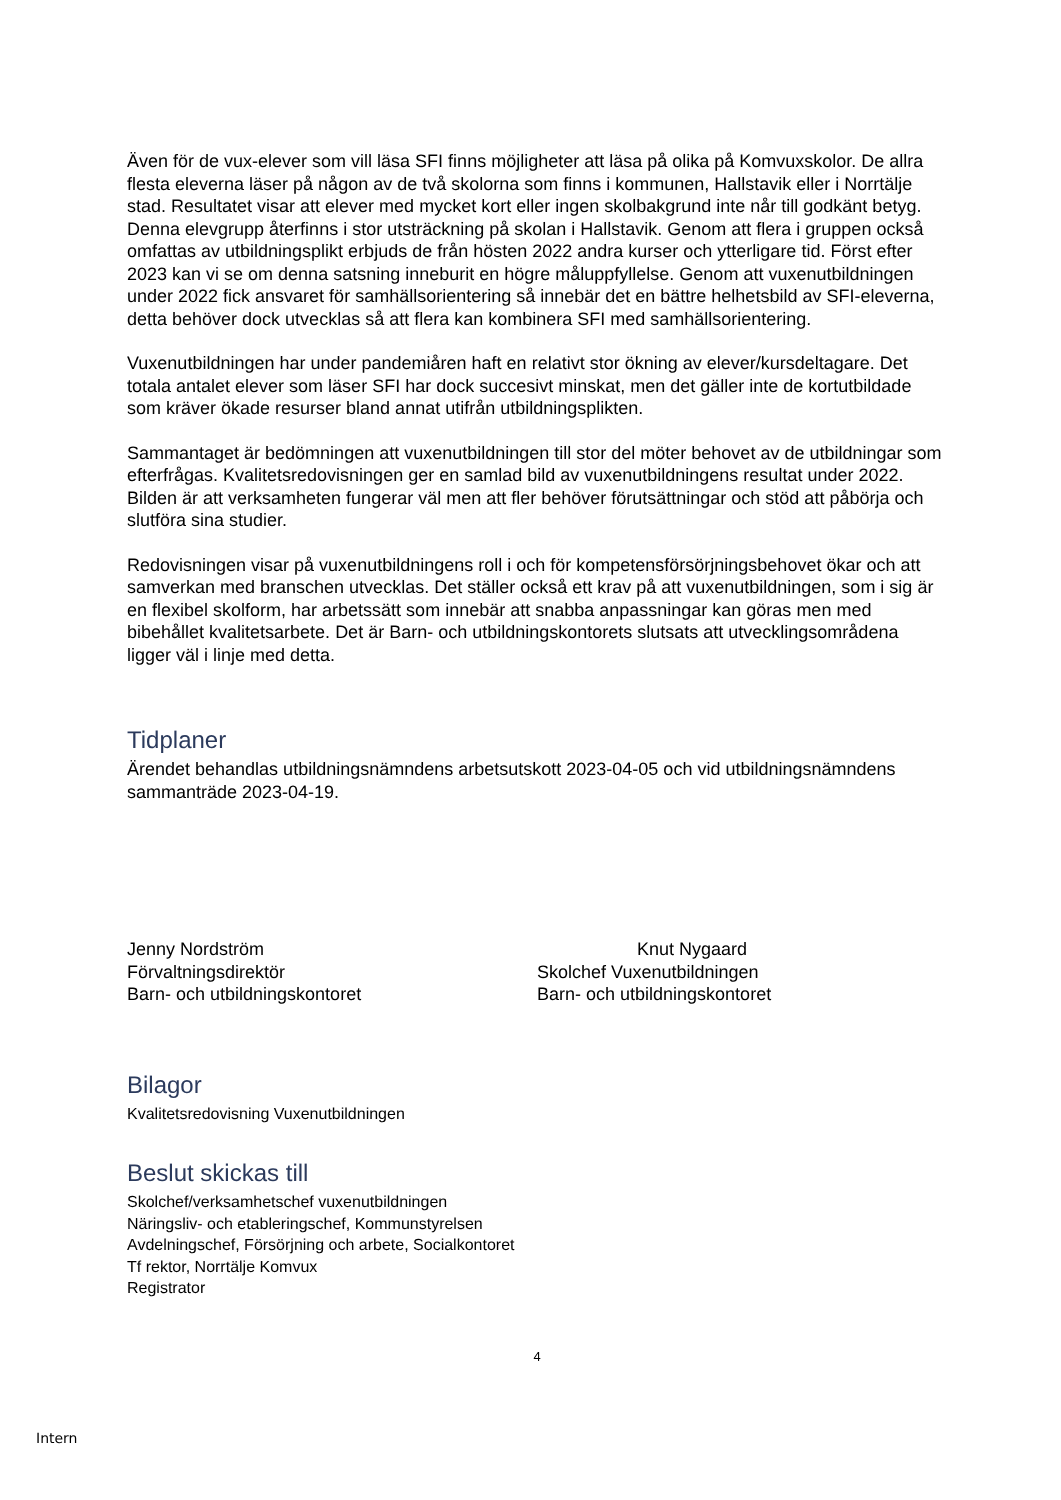Även för de vux-elever som vill läsa SFI finns möjligheter att läsa på olika på Komvuxskolor. De allra flesta eleverna läser på någon av de två skolorna som finns i kommunen, Hallstavik eller i Norrtälje stad. Resultatet visar att elever med mycket kort eller ingen skolbakgrund inte når till godkänt betyg. Denna elevgrupp återfinns i stor utsträckning på skolan i Hallstavik. Genom att flera i gruppen också omfattas av utbildningsplikt erbjuds de från hösten 2022 andra kurser och ytterligare tid. Först efter 2023 kan vi se om denna satsning inneburit en högre måluppfyllelse. Genom att vuxenutbildningen under 2022 fick ansvaret för samhällsorientering så innebär det en bättre helhetsbild av SFI-eleverna, detta behöver dock utvecklas så att flera kan kombinera SFI med samhällsorientering.
Vuxenutbildningen har under pandemiåren haft en relativt stor ökning av elever/kursdeltagare. Det totala antalet elever som läser SFI har dock succesivt minskat, men det gäller inte de kortutbildade som kräver ökade resurser bland annat utifrån utbildningsplikten.
Sammantaget är bedömningen att vuxenutbildningen till stor del möter behovet av de utbildningar som efterfrågas. Kvalitetsredovisningen ger en samlad bild av vuxenutbildningens resultat under 2022. Bilden är att verksamheten fungerar väl men att fler behöver förutsättningar och stöd att påbörja och slutföra sina studier.
Redovisningen visar på vuxenutbildningens roll i och för kompetensförsörjningsbehovet ökar och att samverkan med branschen utvecklas. Det ställer också ett krav på att vuxenutbildningen, som i sig är en flexibel skolform, har arbetssätt som innebär att snabba anpassningar kan göras men med bibehållet kvalitetsarbete. Det är Barn- och utbildningskontorets slutsats att utvecklingsområdena ligger väl i linje med detta.
Tidplaner
Ärendet behandlas utbildningsnämndens arbetsutskott 2023-04-05 och vid utbildningsnämndens sammanträde 2023-04-19.
Jenny Nordström
Förvaltningsdirektör
Barn- och utbildningskontoret
Knut Nygaard
Skolchef Vuxenutbildningen
Barn- och utbildningskontoret
Bilagor
Kvalitetsredovisning Vuxenutbildningen
Beslut skickas till
Skolchef/verksamhetschef vuxenutbildningen
Näringsliv- och etableringschef, Kommunstyrelsen
Avdelningschef, Försörjning och arbete, Socialkontoret
Tf rektor, Norrtälje Komvux
Registrator
4
Intern